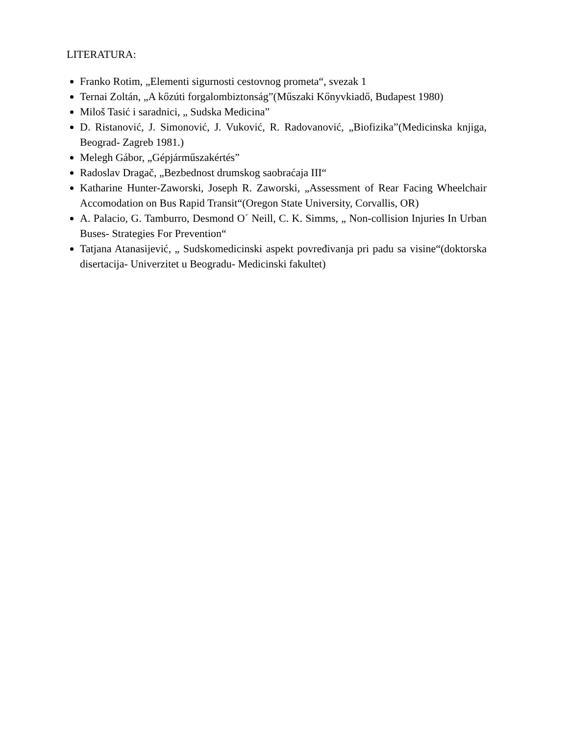LITERATURA:
Franko Rotim, „Elementi sigurnosti cestovnog prometa“, svezak 1
Ternai Zoltán, „A kőzúti forgalombiztonság”(Műszaki Kőnyvkiadő, Budapest 1980)
Miloš Tasić i saradnici, „ Sudska Medicina”
D. Ristanović, J. Simonović, J. Vuković, R. Radovanović, „Biofizika”(Medicinska knjiga, Beograd- Zagreb 1981.)
Melegh Gábor, „Gépjárműszakértés”
Radoslav Dragač, „Bezbednost drumskog saobraćaja III“
Katharine Hunter-Zaworski, Joseph R. Zaworski, „Assessment of Rear Facing Wheelchair Accomodation on Bus Rapid Transit“(Oregon State University, Corvallis, OR)
A. Palacio, G. Tamburro, Desmond O´ Neill, C. K. Simms, „ Non-collision Injuries In Urban Buses- Strategies For Prevention“
Tatjana Atanasijević, „ Sudskomedicinski aspekt povređivanja pri padu sa visine“(doktorska disertacija- Univerzitet u Beogradu- Medicinski fakultet)